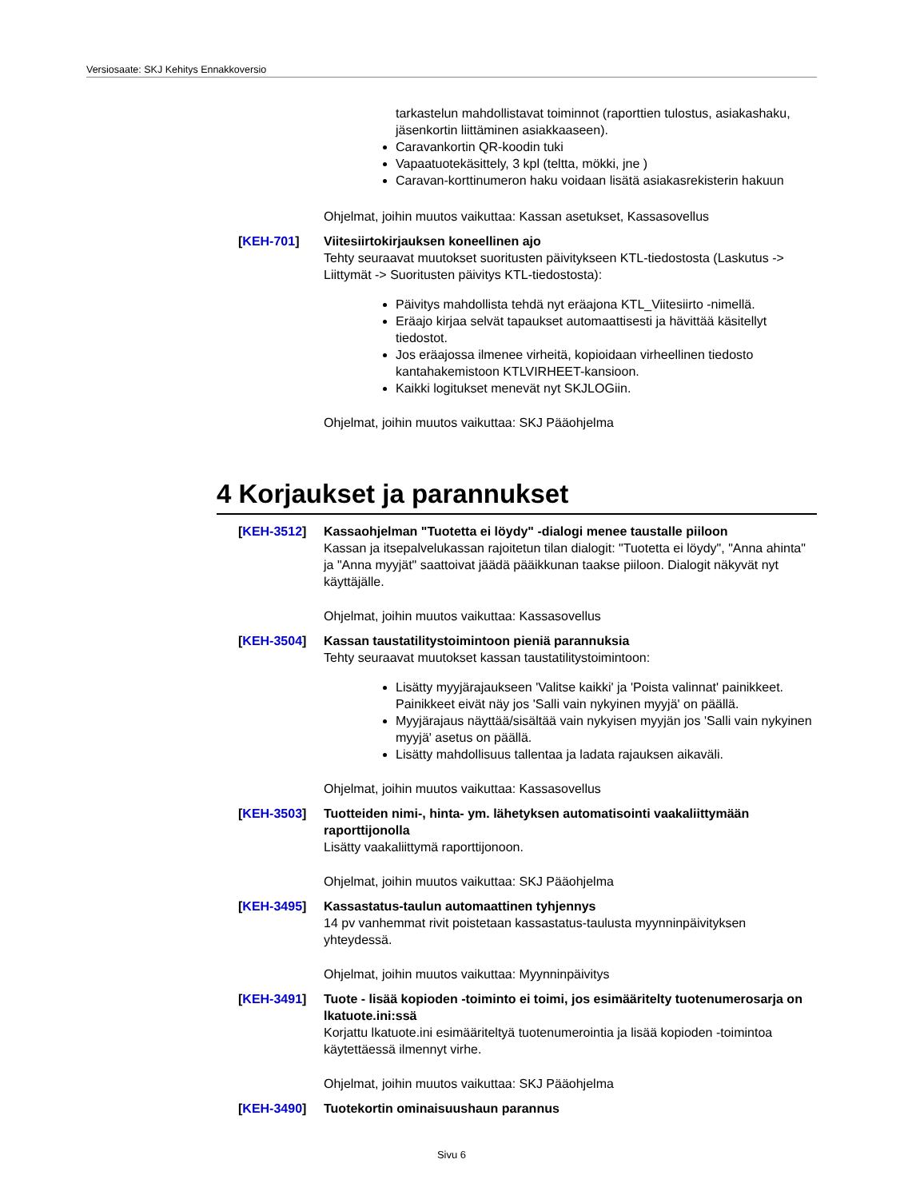Versiosaate: SKJ Kehitys Ennakkoversio
tarkastelun mahdollistavat toiminnot (raporttien tulostus, asiakashaku, jäsenkortin liittäminen asiakkaaseen).
Caravankortin QR-koodin tuki
Vapaatuotekäsittely, 3 kpl (teltta, mökki, jne )
Caravan-korttinumeron haku voidaan lisätä asiakasrekisterin hakuun
Ohjelmat, joihin muutos vaikuttaa: Kassan asetukset, Kassasovellus
[KEH-701] Viitesiirtokirjauksen koneellinen ajo
Tehty seuraavat muutokset suoritusten päivitykseen KTL-tiedostosta (Laskutus -> Liittymät -> Suoritusten päivitys KTL-tiedostosta):
Päivitys mahdollista tehdä nyt eräajona KTL_Viitesiirto -nimellä.
Eräajo kirjaa selvät tapaukset automaattisesti ja hävittää käsitellyt tiedostot.
Jos eräajossa ilmenee virheitä, kopioidaan virheellinen tiedosto kantahakemistoon KTLVIRHEET-kansioon.
Kaikki logitukset menevät nyt SKJLOGiin.
Ohjelmat, joihin muutos vaikuttaa: SKJ Pääohjelma
4 Korjaukset ja parannukset
[KEH-3512] Kassaohjelman "Tuotetta ei löydy" -dialogi menee taustalle piiloon
Kassan ja itsepalvelukassan rajoitetun tilan dialogit: "Tuotetta ei löydy", "Anna ahinta" ja "Anna myyjät" saattoivat jäädä pääikkunan taakse piiloon. Dialogit näkyvät nyt käyttäjälle.
Ohjelmat, joihin muutos vaikuttaa: Kassasovellus
[KEH-3504] Kassan taustatilitystoimintoon pieniä parannuksia
Tehty seuraavat muutokset kassan taustatilitystoimintoon:
Lisätty myyjärajaukseen 'Valitse kaikki' ja 'Poista valinnat' painikkeet. Painikkeet eivät näy jos 'Salli vain nykyinen myyjä' on päällä.
Myyjärajaus näyttää/sisältää vain nykyisen myyjän jos 'Salli vain nykyinen myyjä' asetus on päällä.
Lisätty mahdollisuus tallentaa ja ladata rajauksen aikaväli.
Ohjelmat, joihin muutos vaikuttaa: Kassasovellus
[KEH-3503] Tuotteiden nimi-, hinta- ym. lähetyksen automatisointi vaakaliittymään raporttijonolla
Lisätty vaakaliittymä raporttijonoon.
Ohjelmat, joihin muutos vaikuttaa: SKJ Pääohjelma
[KEH-3495] Kassastatus-taulun automaattinen tyhjennys
14 pv vanhemmat rivit poistetaan kassastatus-taulusta myynninpäivityksen yhteydessä.
Ohjelmat, joihin muutos vaikuttaa: Myynninpäivitys
[KEH-3491] Tuote - lisää kopioden -toiminto ei toimi, jos esimääritelty tuotenumerosarja on lkatuote.ini:ssä
Korjattu lkatuote.ini esimääriteltyä tuotenumerointia ja lisää kopioden -toimintoa käytettäessä ilmennyt virhe.
Ohjelmat, joihin muutos vaikuttaa: SKJ Pääohjelma
[KEH-3490] Tuotekortin ominaisuushaun parannus
Sivu 6